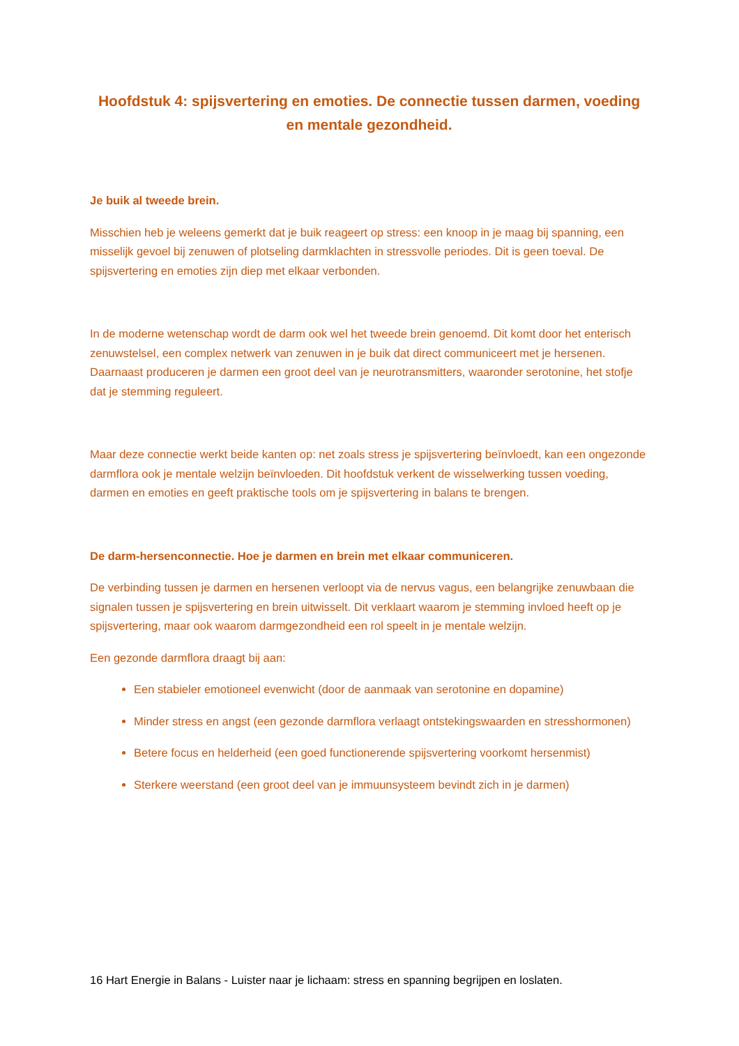Hoofdstuk 4: spijsvertering en emoties. De connectie tussen darmen, voeding en mentale gezondheid.
Je buik al tweede brein.
Misschien heb je weleens gemerkt dat je buik reageert op stress: een knoop in je maag bij spanning, een misselijk gevoel bij zenuwen of plotseling darmklachten in stressvolle periodes. Dit is geen toeval. De spijsvertering en emoties zijn diep met elkaar verbonden.
In de moderne wetenschap wordt de darm ook wel het tweede brein genoemd. Dit komt door het enterisch zenuwstelsel, een complex netwerk van zenuwen in je buik dat direct communiceert met je hersenen. Daarnaast produceren je darmen een groot deel van je neurotransmitters, waaronder serotonine, het stofje dat je stemming reguleert.
Maar deze connectie werkt beide kanten op: net zoals stress je spijsvertering beïnvloedt, kan een ongezonde darmflora ook je mentale welzijn beïnvloeden. Dit hoofdstuk verkent de wisselwerking tussen voeding, darmen en emoties en geeft praktische tools om je spijsvertering in balans te brengen.
De darm-hersenconnectie. Hoe je darmen en brein met elkaar communiceren.
De verbinding tussen je darmen en hersenen verloopt via de nervus vagus, een belangrijke zenuwbaan die signalen tussen je spijsvertering en brein uitwisselt. Dit verklaart waarom je stemming invloed heeft op je spijsvertering, maar ook waarom darmgezondheid een rol speelt in je mentale welzijn.
Een gezonde darmflora draagt bij aan:
Een stabieler emotioneel evenwicht (door de aanmaak van serotonine en dopamine)
Minder stress en angst (een gezonde darmflora verlaagt ontstekingswaarden en stresshormonen)
Betere focus en helderheid (een goed functionerende spijsvertering voorkomt hersenmist)
Sterkere weerstand (een groot deel van je immuunsysteem bevindt zich in je darmen)
16 Hart Energie in Balans - Luister naar je lichaam: stress en spanning begrijpen en loslaten.